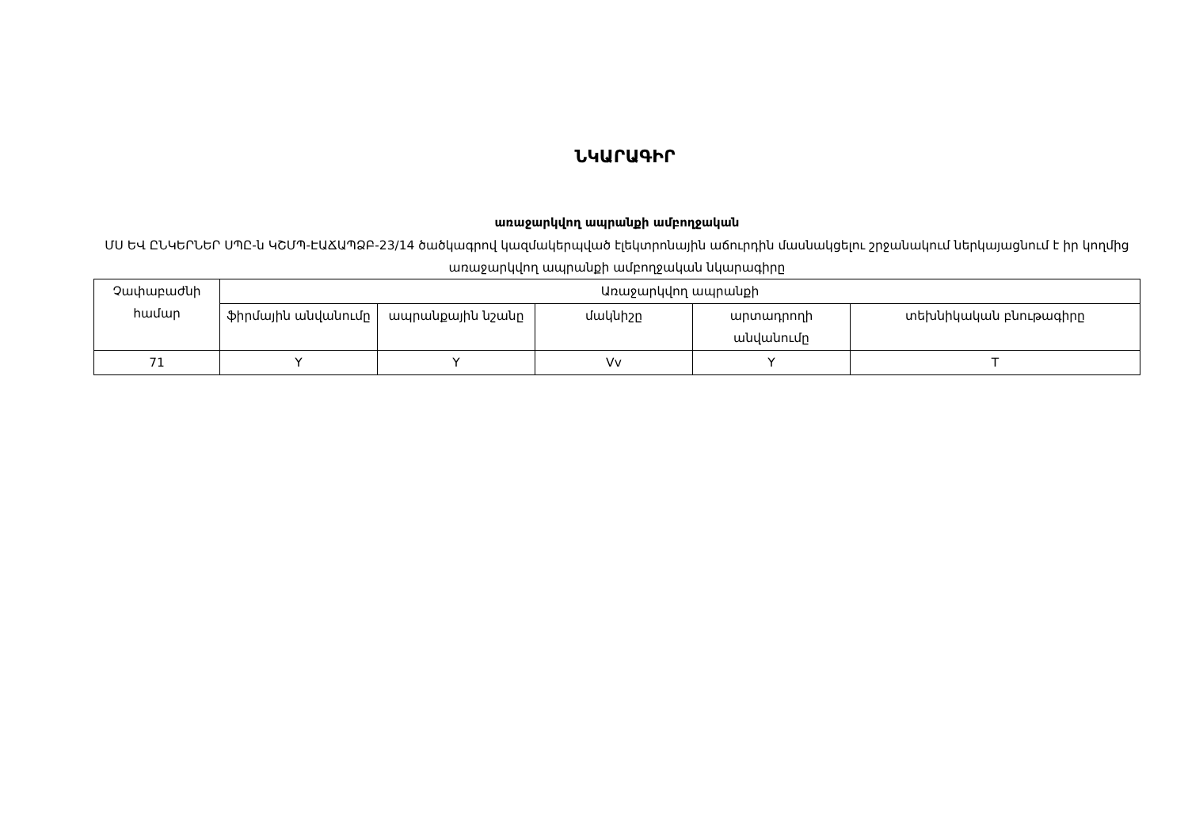ՆԿԱՐԱԳԻՐ
առաջարկվող ապրանքի ամբողջական
ՄՍ ԵՎ ԸՆԿԵՐՆԵՐ ՍՊԸ-ն ԿՇՄՊ-ԷԱՃԱՊՁԲ-23/14 ծածկագրով կազմակերպված էլեկտրոնային աճուրդին մասնակցելու շրջանակում ներկայացնում է իր կողմից առաջարկվող ապրանքի ամբողջական նկարագիրը
| Չափաբաժնի համար | Առաջարկվող ապրանքի | | | | |
| --- | --- | --- | --- | --- | --- |
| | ֆիրմային անվանումը | ապրանքային նշանը | մակնիշը | արտադրողի անվանումը | տեխնիկական բնութագիրը |
| 71 | Y | Y | Vv | Y | T |